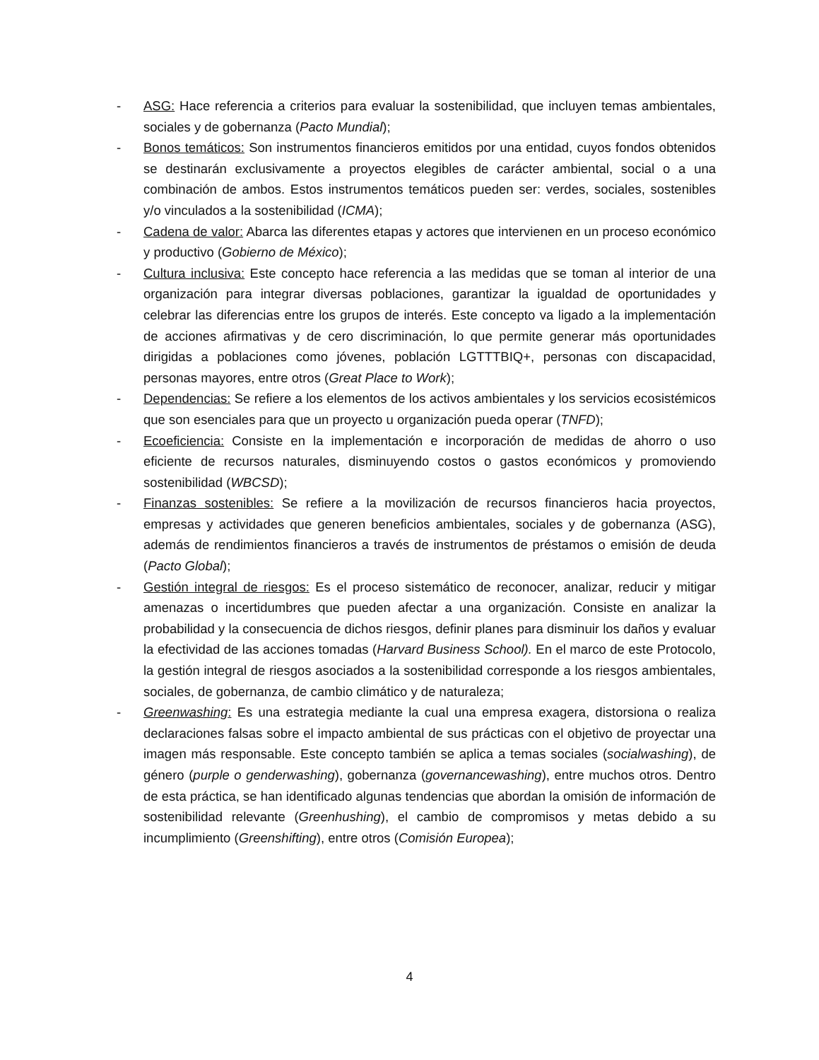- ASG: Hace referencia a criterios para evaluar la sostenibilidad, que incluyen temas ambientales, sociales y de gobernanza (Pacto Mundial);
- Bonos temáticos: Son instrumentos financieros emitidos por una entidad, cuyos fondos obtenidos se destinarán exclusivamente a proyectos elegibles de carácter ambiental, social o a una combinación de ambos. Estos instrumentos temáticos pueden ser: verdes, sociales, sostenibles y/o vinculados a la sostenibilidad (ICMA);
- Cadena de valor: Abarca las diferentes etapas y actores que intervienen en un proceso económico y productivo (Gobierno de México);
- Cultura inclusiva: Este concepto hace referencia a las medidas que se toman al interior de una organización para integrar diversas poblaciones, garantizar la igualdad de oportunidades y celebrar las diferencias entre los grupos de interés. Este concepto va ligado a la implementación de acciones afirmativas y de cero discriminación, lo que permite generar más oportunidades dirigidas a poblaciones como jóvenes, población LGTTTBIQ+, personas con discapacidad, personas mayores, entre otros (Great Place to Work);
- Dependencias: Se refiere a los elementos de los activos ambientales y los servicios ecosistémicos que son esenciales para que un proyecto u organización pueda operar (TNFD);
- Ecoeficiencia: Consiste en la implementación e incorporación de medidas de ahorro o uso eficiente de recursos naturales, disminuyendo costos o gastos económicos y promoviendo sostenibilidad (WBCSD);
- Finanzas sostenibles: Se refiere a la movilización de recursos financieros hacia proyectos, empresas y actividades que generen beneficios ambientales, sociales y de gobernanza (ASG), además de rendimientos financieros a través de instrumentos de préstamos o emisión de deuda (Pacto Global);
- Gestión integral de riesgos: Es el proceso sistemático de reconocer, analizar, reducir y mitigar amenazas o incertidumbres que pueden afectar a una organización. Consiste en analizar la probabilidad y la consecuencia de dichos riesgos, definir planes para disminuir los daños y evaluar la efectividad de las acciones tomadas (Harvard Business School). En el marco de este Protocolo, la gestión integral de riesgos asociados a la sostenibilidad corresponde a los riesgos ambientales, sociales, de gobernanza, de cambio climático y de naturaleza;
- Greenwashing: Es una estrategia mediante la cual una empresa exagera, distorsiona o realiza declaraciones falsas sobre el impacto ambiental de sus prácticas con el objetivo de proyectar una imagen más responsable. Este concepto también se aplica a temas sociales (socialwashing), de género (purple o genderwashing), gobernanza (governancewashing), entre muchos otros. Dentro de esta práctica, se han identificado algunas tendencias que abordan la omisión de información de sostenibilidad relevante (Greenhushing), el cambio de compromisos y metas debido a su incumplimiento (Greenshifting), entre otros (Comisión Europea);
4